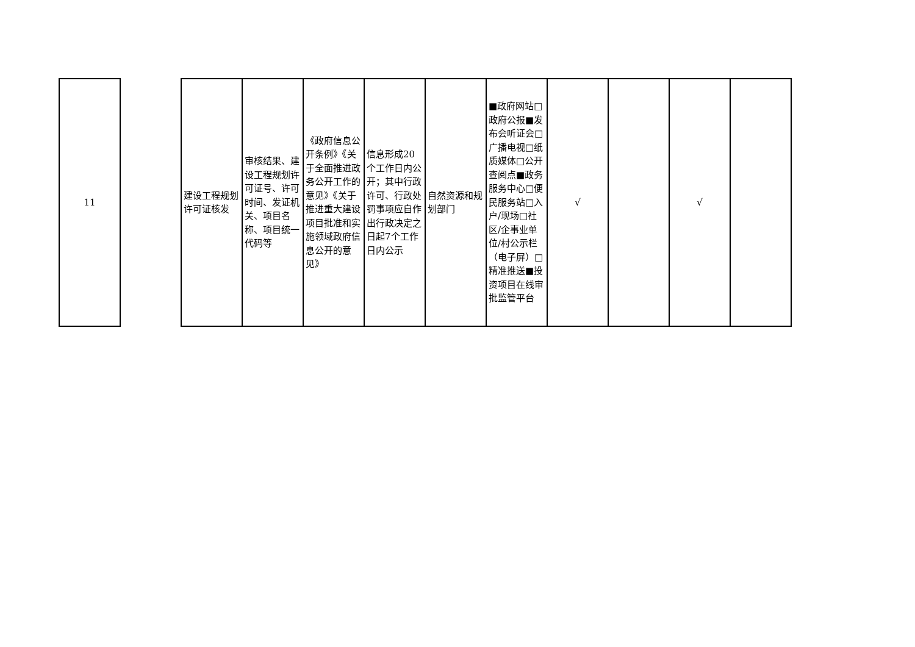| 11 | | 建设工程规划许可证核发 | 审核结果、建设工程规划许可证号、许可时间、发证机关、项目名称、项目统一代码等 | 《政府信息公开条例》《关于全面推进政务公开工作的意见》《关于推进重大建设项目批准和实施领域政府信息公开的意见》 | 信息形成20个工作日内公开；其中行政许可、行政处罚事项应自作出行政决定之日起7个工作日内公示 | 自然资源和规划部门 | ■政府网站□政府公报■发布会听证会□广播电视□纸质媒体□公开查阅点■政务服务中心□便民服务站□入户/现场□社区/企事业单位/村公示栏（电子屏）□精准推送■投资项目在线审批监管平台 | √ | | √ | |